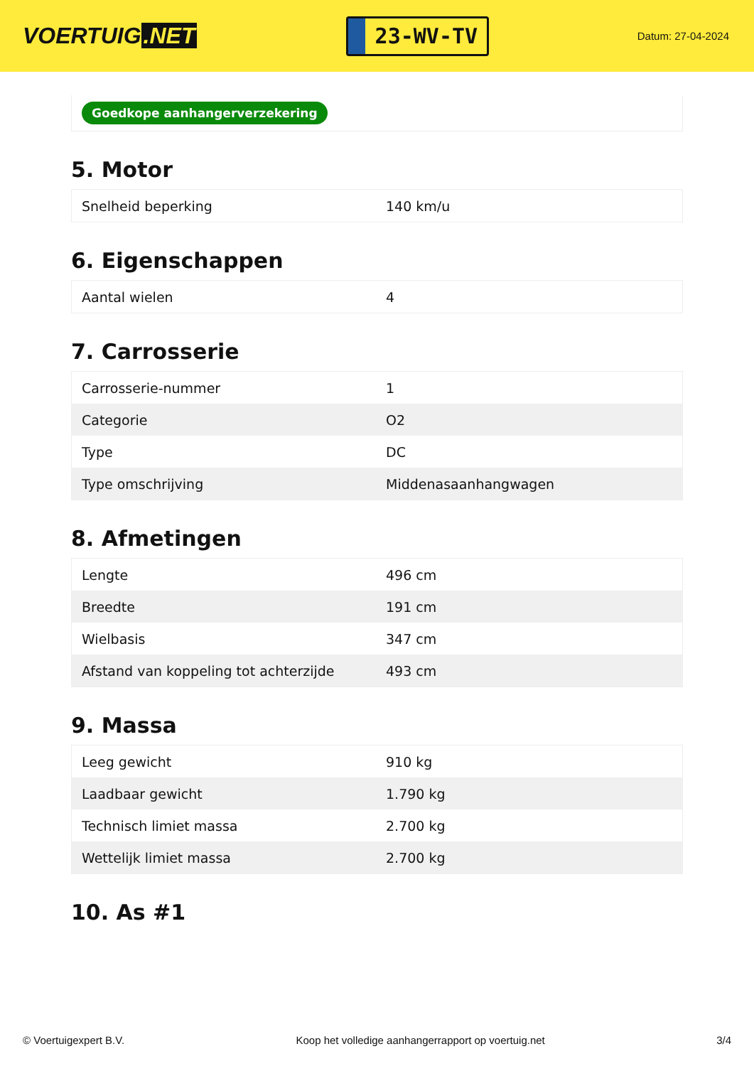VOERTUIG.NET
23-WV-TV
Datum: 27-04-2024
Goedkope aanhangerverzekering
5. Motor
| Snelheid beperking | 140 km/u |
6. Eigenschappen
| Aantal wielen | 4 |
7. Carrosserie
| Carrosserie-nummer | 1 |
| Categorie | O2 |
| Type | DC |
| Type omschrijving | Middenasaanhangwagen |
8. Afmetingen
| Lengte | 496 cm |
| Breedte | 191 cm |
| Wielbasis | 347 cm |
| Afstand van koppeling tot achterzijde | 493 cm |
9. Massa
| Leeg gewicht | 910 kg |
| Laadbaar gewicht | 1.790 kg |
| Technisch limiet massa | 2.700 kg |
| Wettelijk limiet massa | 2.700 kg |
10. As #1
© Voertuigexpert B.V. Koop het volledige aanhangerrapport op voertuig.net 3/4